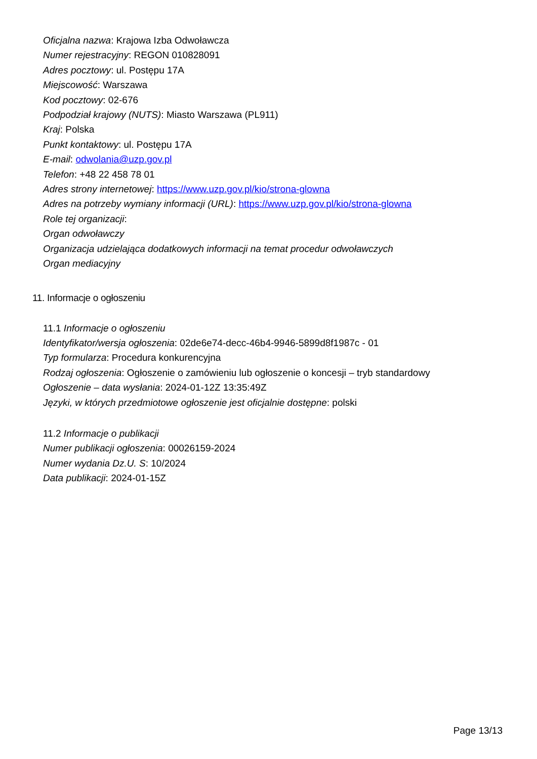Oficjalna nazwa: Krajowa Izba Odwoławcza
Numer rejestracyjny: REGON 010828091
Adres pocztowy: ul. Postępu 17A
Miejscowość: Warszawa
Kod pocztowy: 02-676
Podpodział krajowy (NUTS): Miasto Warszawa (PL911)
Kraj: Polska
Punkt kontaktowy: ul. Postępu 17A
E-mail: odwolania@uzp.gov.pl
Telefon: +48 22 458 78 01
Adres strony internetowej: https://www.uzp.gov.pl/kio/strona-glowna
Adres na potrzeby wymiany informacji (URL): https://www.uzp.gov.pl/kio/strona-glowna
Role tej organizacji:
Organ odwoławczy
Organizacja udzielająca dodatkowych informacji na temat procedur odwoławczych
Organ mediacyjny
11. Informacje o ogłoszeniu
11.1 Informacje o ogłoszeniu
Identyfikator/wersja ogłoszenia: 02de6e74-decc-46b4-9946-5899d8f1987c - 01
Typ formularza: Procedura konkurencyjna
Rodzaj ogłoszenia: Ogłoszenie o zamówieniu lub ogłoszenie o koncesji – tryb standardowy
Ogłoszenie – data wysłania: 2024-01-12Z 13:35:49Z
Języki, w których przedmiotowe ogłoszenie jest oficjalnie dostępne: polski
11.2 Informacje o publikacji
Numer publikacji ogłoszenia: 00026159-2024
Numer wydania Dz.U. S: 10/2024
Data publikacji: 2024-01-15Z
Page 13/13